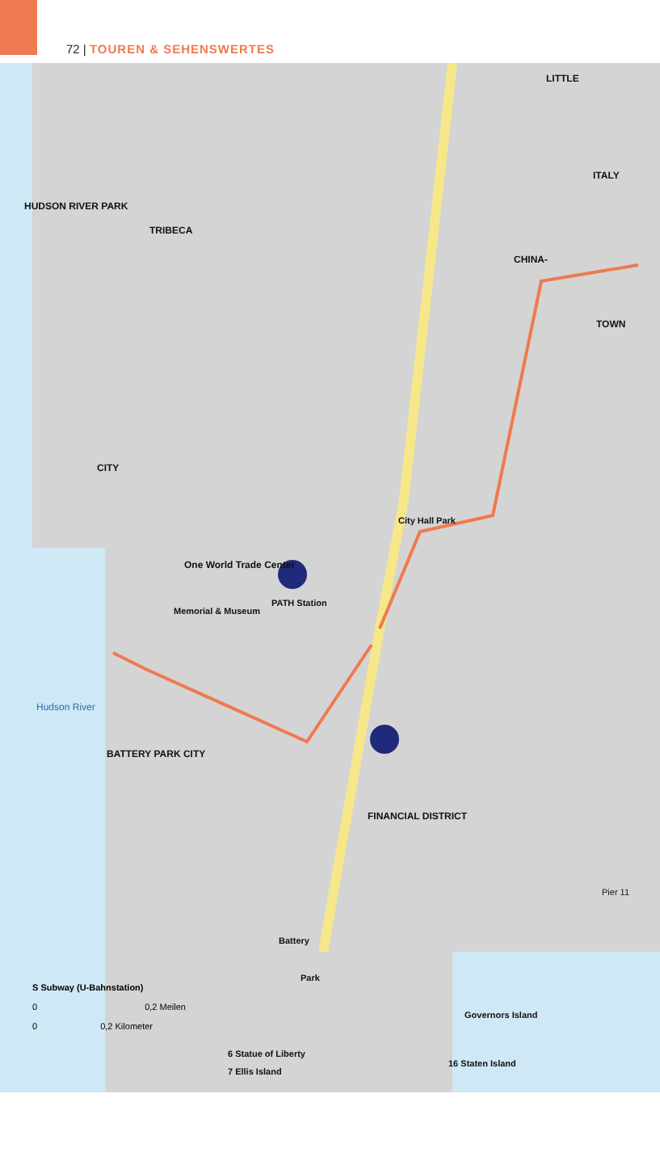72 | TOUREN & SEHENSWERTES
TRIBECA
CITY
LITTLE
ITALY
CHINA-
TOWN
One World Trade Center
BATTERY PARK CITY
FINANCIAL DISTRICT
HUDSON RIVER PARK
Hudson River
PATH Station
Memorial & Museum
City Hall Park
Battery
Park
Governors Island
16 Staten Island
Pier 11
6 Statue of Liberty
7 Ellis Island
S Subway (U-Bahnstation)
0 0,2 Meilen
0 0,2 Kilometer